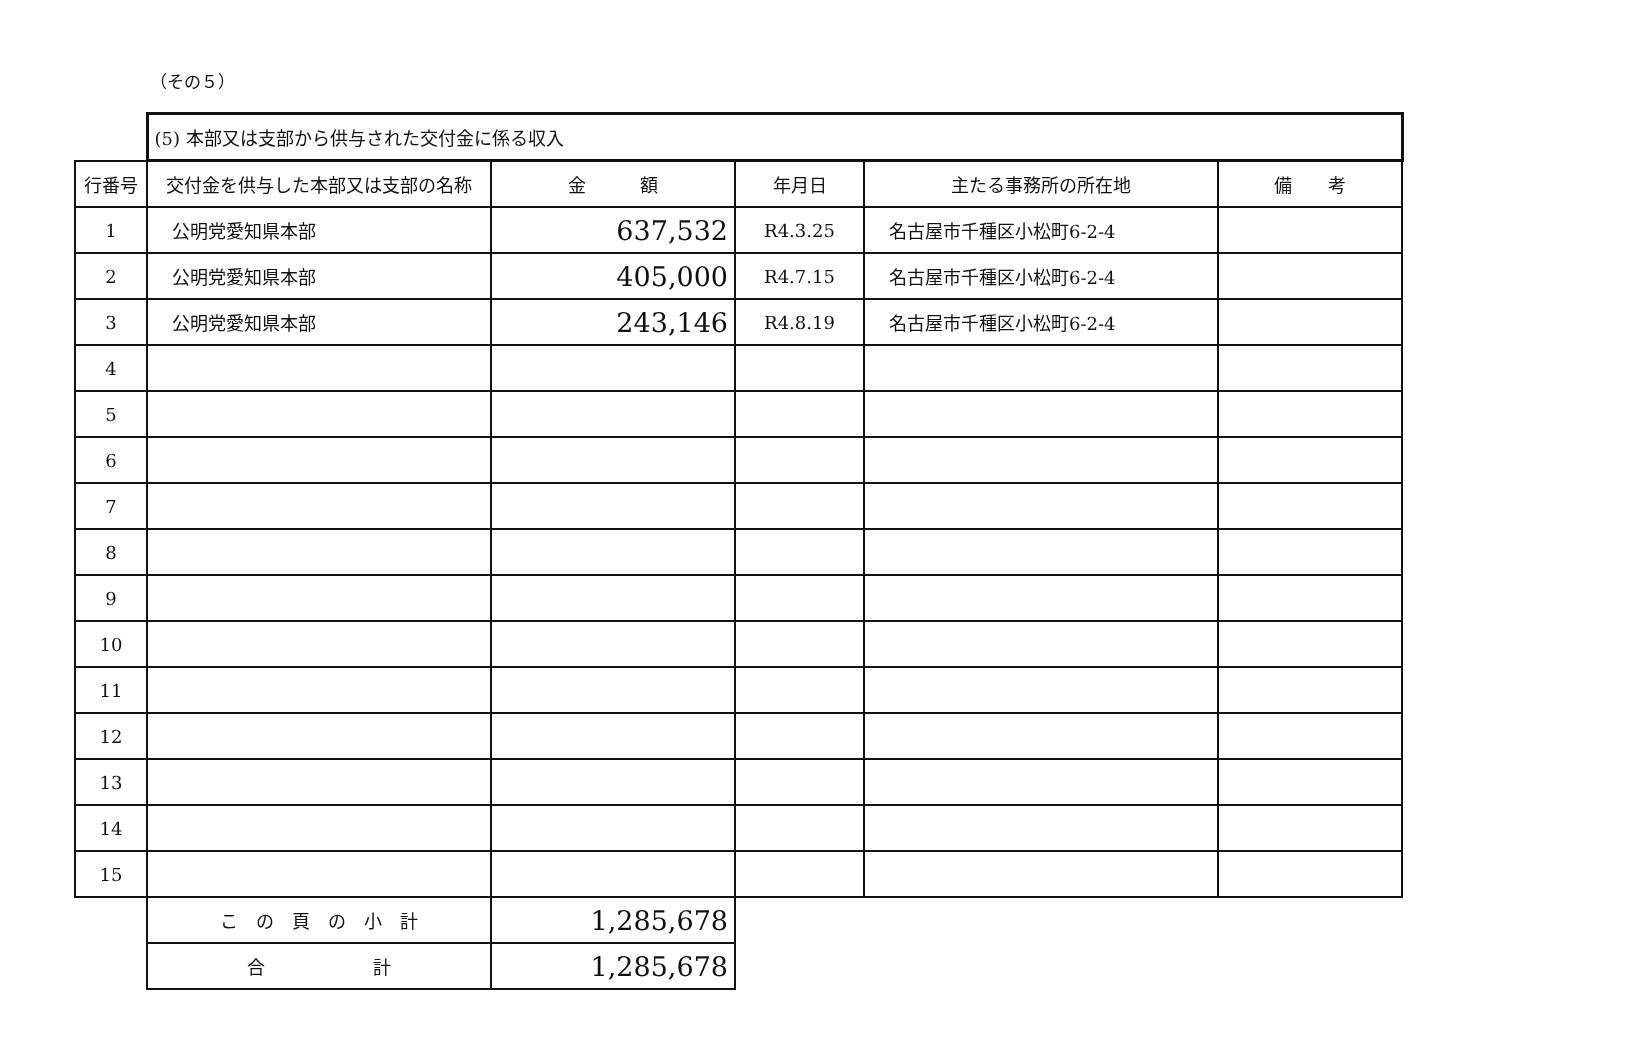（その５）
| | (5) 本部又は支部から供与された交付金に係る収入 | | | | |
| 行番号 | 交付金を供与した本部又は支部の名称 | 金 額 | 年月日 | 主たる事務所の所在地 | 備 考 |
| 1 | 公明党愛知県本部 | 637,532 | R4.3.25 | 名古屋市千種区小松町6-2-4 | |
| 2 | 公明党愛知県本部 | 405,000 | R4.7.15 | 名古屋市千種区小松町6-2-4 | |
| 3 | 公明党愛知県本部 | 243,146 | R4.8.19 | 名古屋市千種区小松町6-2-4 | |
| 4 | | | | | |
| 5 | | | | | |
| 6 | | | | | |
| 7 | | | | | |
| 8 | | | | | |
| 9 | | | | | |
| 10 | | | | | |
| 11 | | | | | |
| 12 | | | | | |
| 13 | | | | | |
| 14 | | | | | |
| 15 | | | | | |
| | こ の 頁 の 小 計 | 1,285,678 | | | |
| | 合 計 | 1,285,678 | | | |